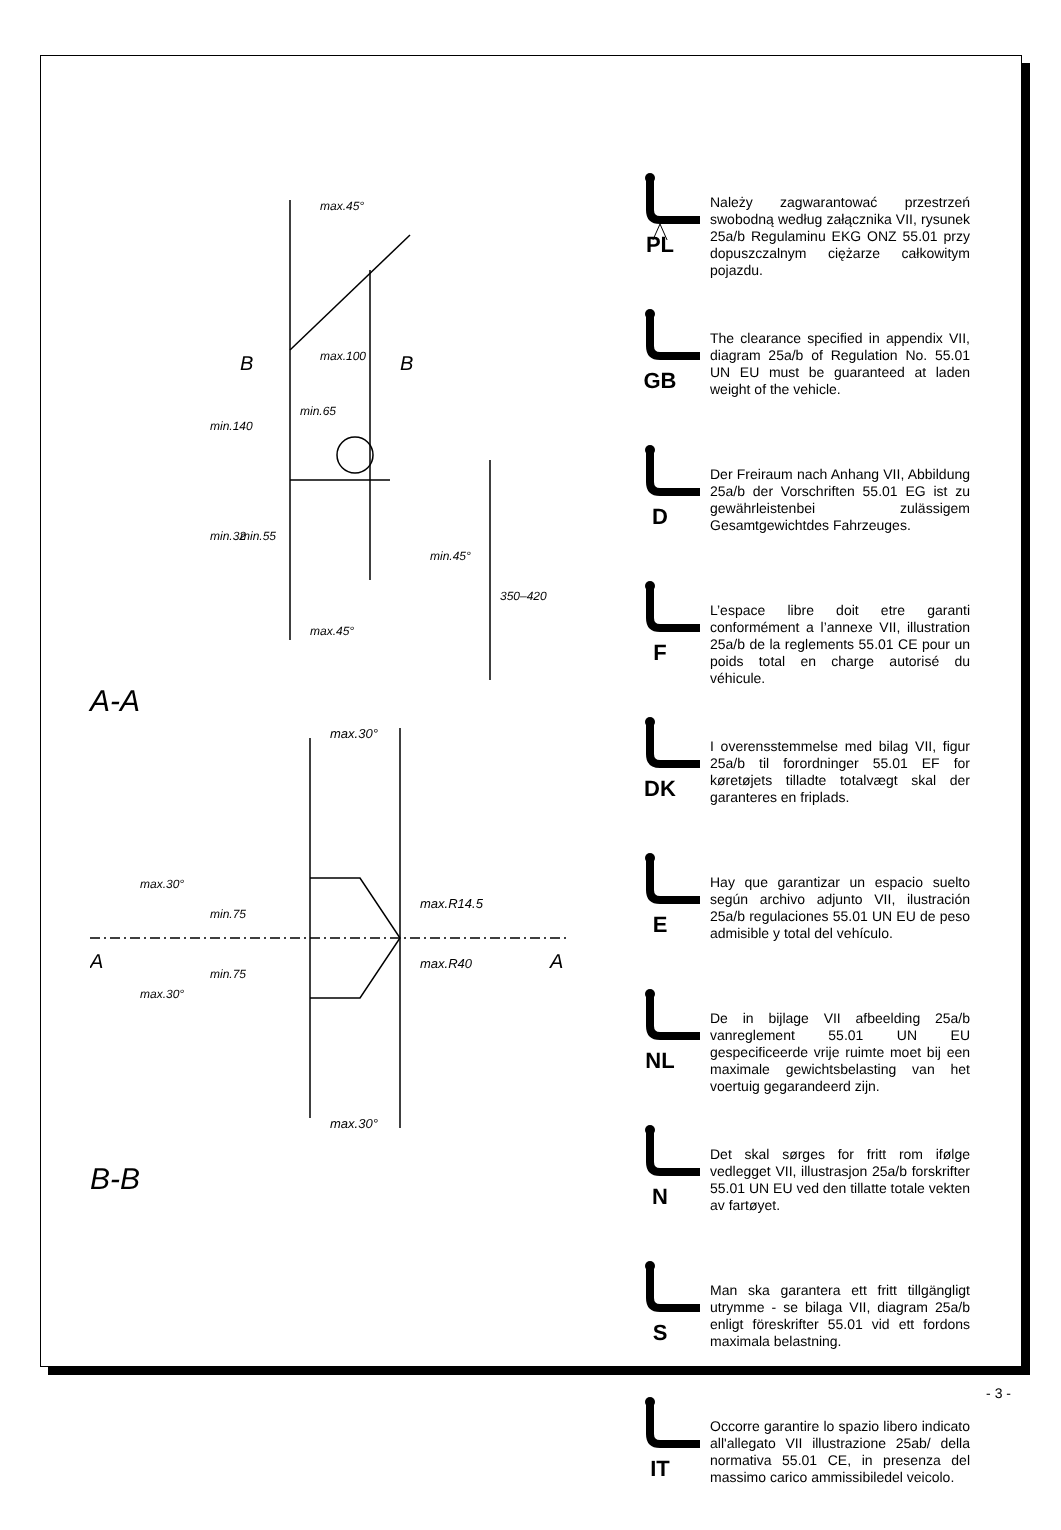max.100
min.65
B
B
max.45°
max.45°
min.45°
350–420
min.140
min.32
min.55
A-A
max.30°
max.30°
max.R14.5
max.R40
min.75
min.75
max.30°
max.30°
A
A
B-B
PL
Należy zagwarantować przestrzeń swobodną według załącznika VII, rysunek 25a/b Regulaminu EKG ONZ 55.01 przy dopuszczalnym ciężarze całkowitym pojazdu.
GB
The clearance specified in appendix VII, diagram 25a/b of Regulation No. 55.01 UN EU must be guaranteed at laden weight of the vehicle.
D
Der Freiraum nach Anhang VII, Abbildung 25a/b der Vorschriften 55.01 EG ist zu gewährleistenbei zulässigem Gesamtgewichtdes Fahrzeuges.
F
L’espace libre doit etre garanti conformément a l’annexe VII, illustration 25a/b de la reglements 55.01 CE pour un poids total en charge autorisé du véhicule.
DK
I overensstemmelse med bilag VII, figur 25a/b til forordninger 55.01 EF for køretøjets tilladte totalvægt skal der garanteres en friplads.
E
Hay que garantizar un espacio suelto según archivo adjunto VII, ilustración 25a/b regulaciones 55.01 UN EU de peso admisible y total del vehículo.
NL
De in bijlage VII afbeelding 25a/b vanreglement 55.01 UN EU gespecificeerde vrije ruimte moet bij een maximale gewichtsbelasting van het voertuig gegarandeerd zijn.
N
Det skal sørges for fritt rom ifølge vedlegget VII, illustrasjon 25a/b forskrifter 55.01 UN EU ved den tillatte totale vekten av fartøyet.
S
Man ska garantera ett fritt tillgängligt utrymme - se bilaga VII, diagram 25a/b enligt föreskrifter 55.01 vid ett fordons maximala belastning.
IT
Occorre garantire lo spazio libero indicato all'allegato VII illustrazione 25ab/ della normativa 55.01 CE, in presenza del massimo carico ammissibiledel veicolo.
- 3 -